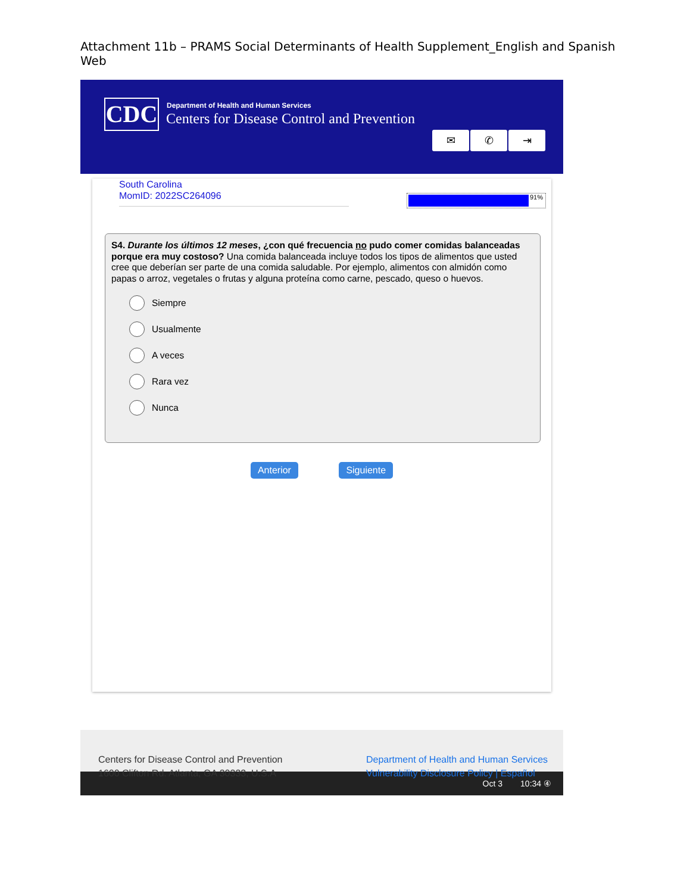Attachment 11b – PRAMS Social Determinants of Health Supplement_English and Spanish Web
CDC
Department of Health and Human Services
Centers for Disease Control and Prevention
✉ ✆ ⇥
South Carolina
MomID: 2022SC264096
91%
S4. Durante los últimos 12 meses, ¿con qué frecuencia no pudo comer comidas balanceadas porque era muy costoso? Una comida balanceada incluye todos los tipos de alimentos que usted cree que deberían ser parte de una comida saludable. Por ejemplo, alimentos con almidón como papas o arroz, vegetales o frutas y alguna proteína como carne, pescado, queso o huevos.
Siempre
Usualmente
A veces
Rara vez
Nunca
Anterior Siguiente
Centers for Disease Control and Prevention
1600 Clifton Rd. Atlanta, GA 30333, U.S.A
Department of Health and Human Services
Vulnerability Disclosure Policy | Español
Oct 3 10:34 ④